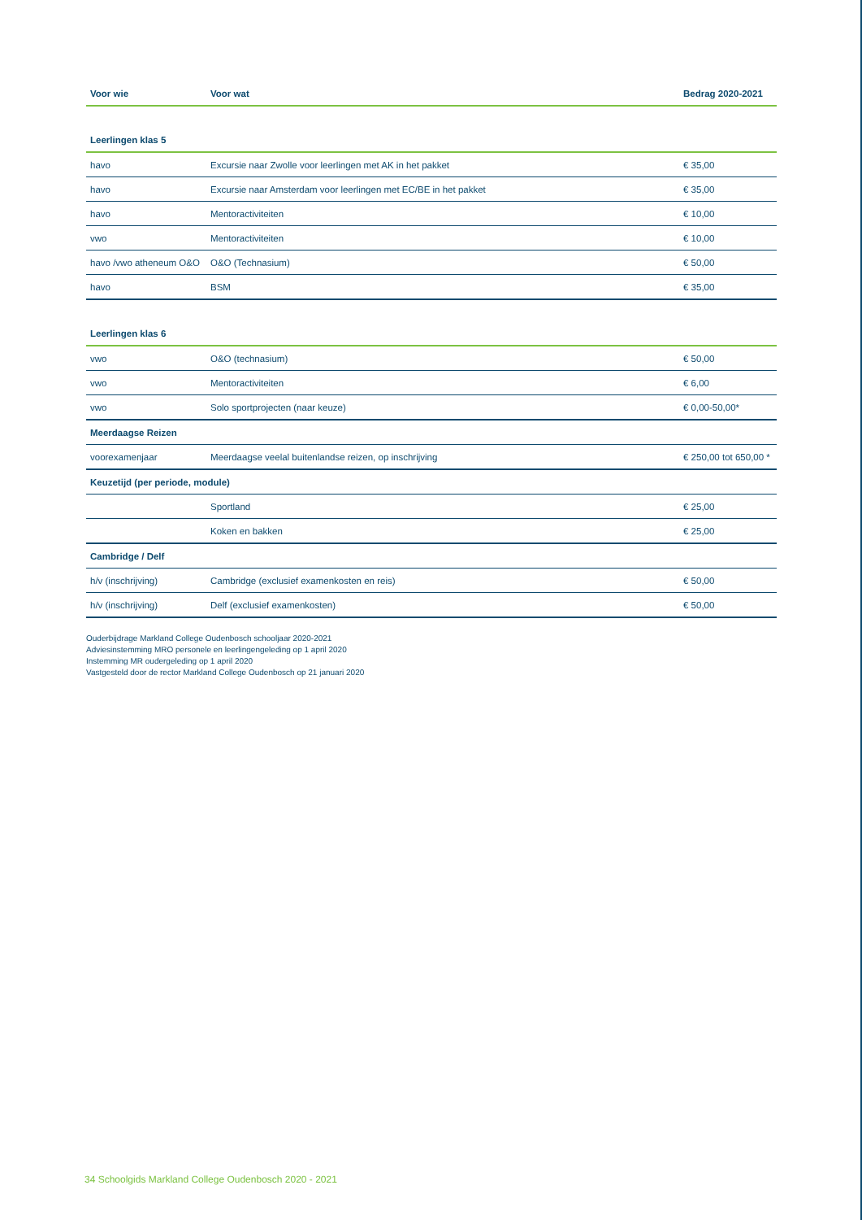| Voor wie | Voor wat | Bedrag 2020-2021 |
| --- | --- | --- |
| Leerlingen klas 5 | | |
| havo | Excursie naar Zwolle voor leerlingen met AK in het pakket | € 35,00 |
| havo | Excursie naar Amsterdam voor leerlingen met EC/BE in het pakket | € 35,00 |
| havo | Mentoractiviteiten | € 10,00 |
| vwo | Mentoractiviteiten | € 10,00 |
| havo /vwo atheneum O&O | O&O (Technasium) | € 50,00 |
| havo | BSM | € 35,00 |
| Leerlingen klas 6 | | |
| vwo | O&O (technasium) | € 50,00 |
| vwo | Mentoractiviteiten | € 6,00 |
| vwo | Solo sportprojecten (naar keuze) | € 0,00-50,00* |
| Meerdaagse Reizen | | |
| voorexamenjaar | Meerdaagse veelal buitenlandse reizen, op inschrijving | € 250,00 tot 650,00 * |
| Keuzetijd (per periode, module) | | |
| | Sportland | € 25,00 |
| | Koken en bakken | € 25,00 |
| Cambridge / Delf | | |
| h/v (inschrijving) | Cambridge (exclusief examenkosten en reis) | € 50,00 |
| h/v (inschrijving) | Delf (exclusief examenkosten) | € 50,00 |
Ouderbijdrage Markland College Oudenbosch schooljaar 2020-2021
Adviesinstemming MRO personele en leerlingengeleding op 1 april 2020
Instemming MR oudergeleding op 1 april 2020
Vastgesteld door de rector Markland College Oudenbosch op 21 januari 2020
34 Schoolgids Markland College Oudenbosch 2020 - 2021